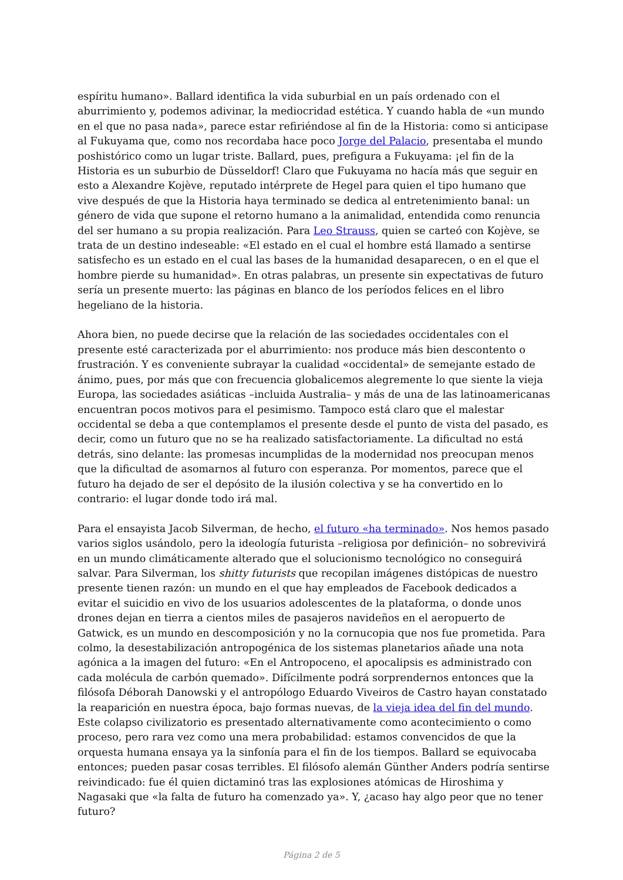espíritu humano». Ballard identifica la vida suburbial en un país ordenado con el aburrimiento y, podemos adivinar, la mediocridad estética. Y cuando habla de «un mundo en el que no pasa nada», parece estar refiriéndose al fin de la Historia: como si anticipase al Fukuyama que, como nos recordaba hace poco Jorge del Palacio, presentaba el mundo poshistórico como un lugar triste. Ballard, pues, prefigura a Fukuyama: ¡el fin de la Historia es un suburbio de Düsseldorf! Claro que Fukuyama no hacía más que seguir en esto a Alexandre Kojève, reputado intérprete de Hegel para quien el tipo humano que vive después de que la Historia haya terminado se dedica al entretenimiento banal: un género de vida que supone el retorno humano a la animalidad, entendida como renuncia del ser humano a su propia realización. Para Leo Strauss, quien se carteó con Kojève, se trata de un destino indeseable: «El estado en el cual el hombre está llamado a sentirse satisfecho es un estado en el cual las bases de la humanidad desaparecen, o en el que el hombre pierde su humanidad». En otras palabras, un presente sin expectativas de futuro sería un presente muerto: las páginas en blanco de los períodos felices en el libro hegeliano de la historia.
Ahora bien, no puede decirse que la relación de las sociedades occidentales con el presente esté caracterizada por el aburrimiento: nos produce más bien descontento o frustración. Y es conveniente subrayar la cualidad «occidental» de semejante estado de ánimo, pues, por más que con frecuencia globalicemos alegremente lo que siente la vieja Europa, las sociedades asiáticas –incluida Australia– y más de una de las latinoamericanas encuentran pocos motivos para el pesimismo. Tampoco está claro que el malestar occidental se deba a que contemplamos el presente desde el punto de vista del pasado, es decir, como un futuro que no se ha realizado satisfactoriamente. La dificultad no está detrás, sino delante: las promesas incumplidas de la modernidad nos preocupan menos que la dificultad de asomarnos al futuro con esperanza. Por momentos, parece que el futuro ha dejado de ser el depósito de la ilusión colectiva y se ha convertido en lo contrario: el lugar donde todo irá mal.
Para el ensayista Jacob Silverman, de hecho, el futuro «ha terminado». Nos hemos pasado varios siglos usándolo, pero la ideología futurista –religiosa por definición– no sobrevivirá en un mundo climáticamente alterado que el solucionismo tecnológico no conseguirá salvar. Para Silverman, los shitty futurists que recopilan imágenes distópicas de nuestro presente tienen razón: un mundo en el que hay empleados de Facebook dedicados a evitar el suicidio en vivo de los usuarios adolescentes de la plataforma, o donde unos drones dejan en tierra a cientos miles de pasajeros navideños en el aeropuerto de Gatwick, es un mundo en descomposición y no la cornucopia que nos fue prometida. Para colmo, la desestabilización antropogénica de los sistemas planetarios añade una nota agónica a la imagen del futuro: «En el Antropoceno, el apocalipsis es administrado con cada molécula de carbón quemado». Difícilmente podrá sorprendernos entonces que la filósofa Déborah Danowski y el antropólogo Eduardo Viveiros de Castro hayan constatado la reaparición en nuestra época, bajo formas nuevas, de la vieja idea del fin del mundo. Este colapso civilizatorio es presentado alternativamente como acontecimiento o como proceso, pero rara vez como una mera probabilidad: estamos convencidos de que la orquesta humana ensaya ya la sinfonía para el fin de los tiempos. Ballard se equivocaba entonces; pueden pasar cosas terribles. El filósofo alemán Günther Anders podría sentirse reivindicado: fue él quien dictaminó tras las explosiones atómicas de Hiroshima y Nagasaki que «la falta de futuro ha comenzado ya». Y, ¿acaso hay algo peor que no tener futuro?
Página 2 de 5